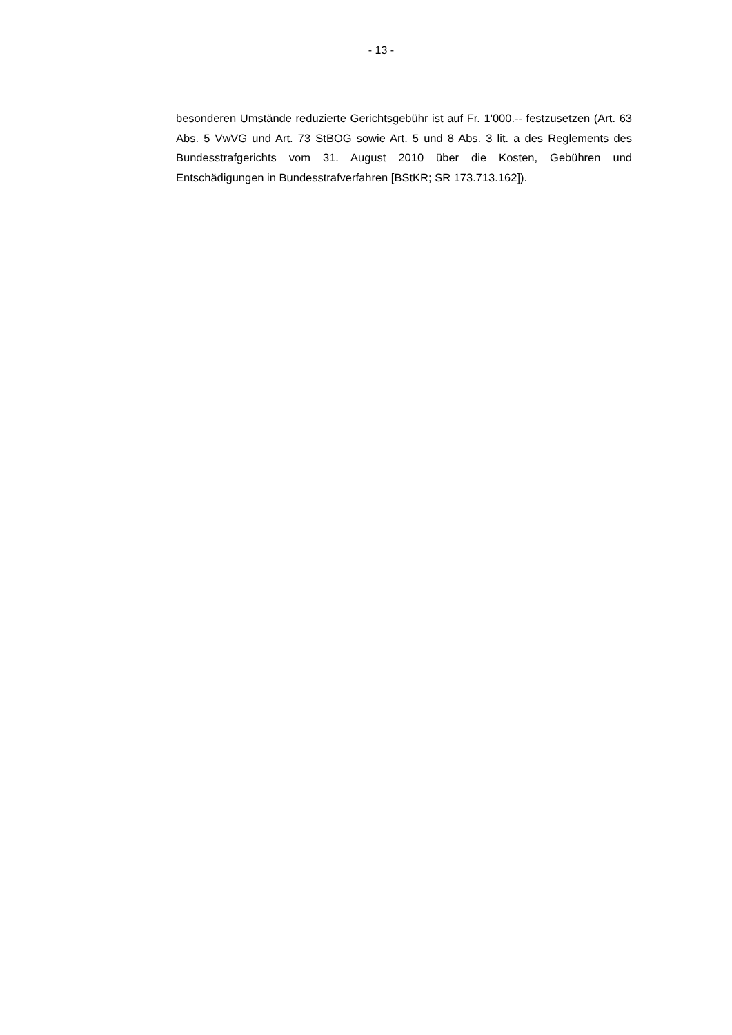- 13 -
besonderen Umstände reduzierte Gerichtsgebühr ist auf Fr. 1'000.-- festzusetzen (Art. 63 Abs. 5 VwVG und Art. 73 StBOG sowie Art. 5 und 8 Abs. 3 lit. a des Reglements des Bundesstrafgerichts vom 31. August 2010 über die Kosten, Gebühren und Entschädigungen in Bundesstrafverfahren [BStKR; SR 173.713.162]).